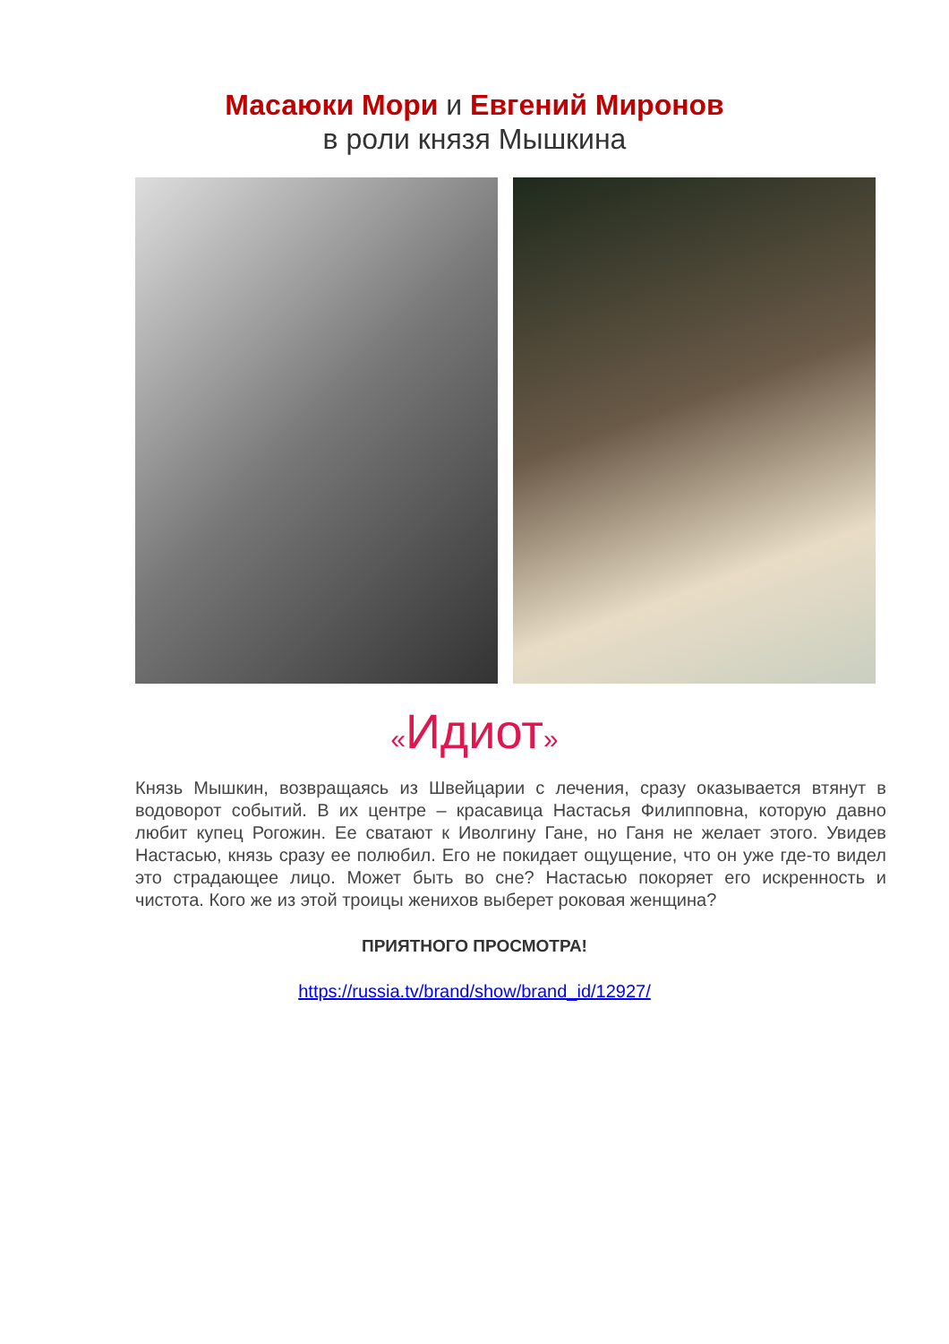Масаюки Мори и Евгений Миронов
в роли князя Мышкина
«Идиот»
Князь Мышкин, возвращаясь из Швейцарии с лечения, сразу оказывается втянут в водоворот событий. В их центре – красавица Настасья Филипповна, которую давно любит купец Рогожин. Ее сватают к Иволгину Гане, но Ганя не желает этого. Увидев Настасью, князь сразу ее полюбил. Его не покидает ощущение, что он уже где-то видел это страдающее лицо. Может быть во сне? Настасью покоряет его искренность и чистота. Кого же из этой троицы женихов выберет роковая женщина?
ПРИЯТНОГО ПРОСМОТРА!
https://russia.tv/brand/show/brand_id/12927/